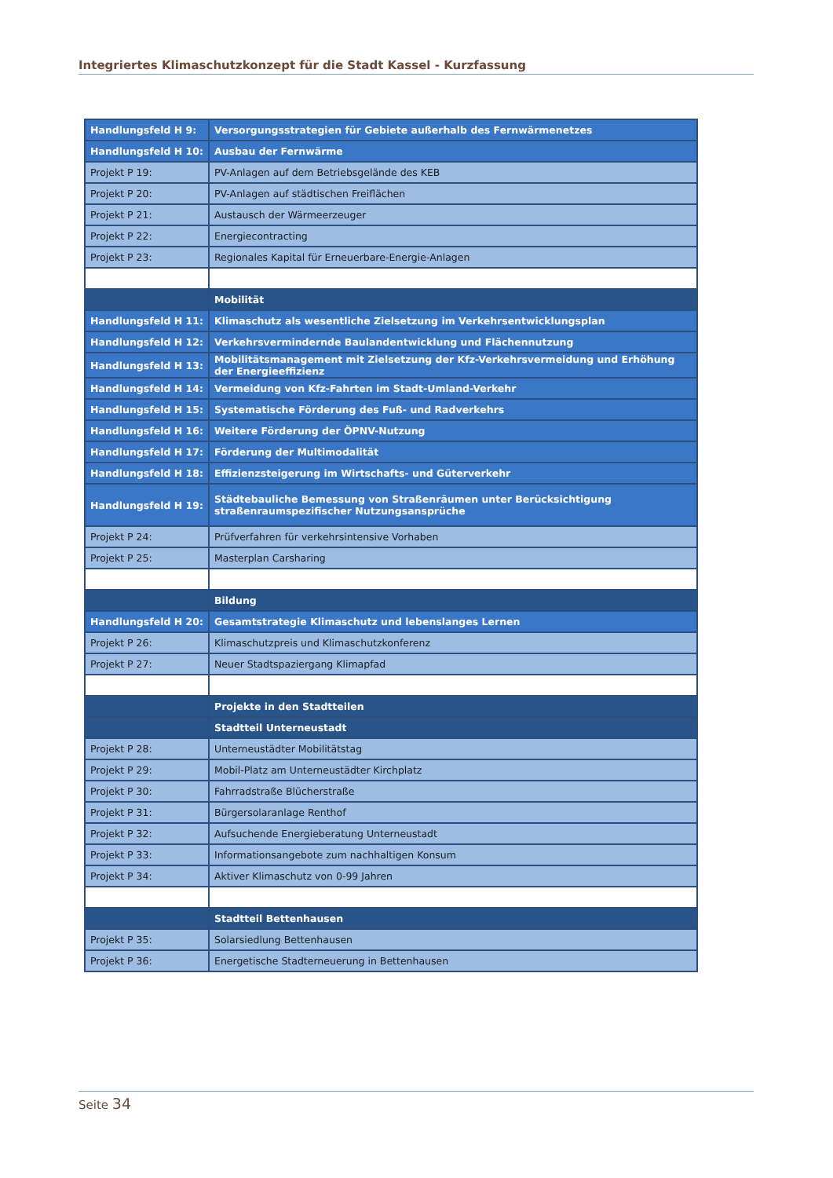Integriertes Klimaschutzkonzept für die Stadt Kassel - Kurzfassung
| Handlungsfeld H 9: | Versorgungsstrategien für Gebiete außerhalb des Fernwärmenetzes |
| Handlungsfeld H 10: | Ausbau der Fernwärme |
| Projekt P 19: | PV-Anlagen auf dem Betriebsgelände des KEB |
| Projekt P 20: | PV-Anlagen auf städtischen Freiflächen |
| Projekt P 21: | Austausch der Wärmeerzeuger |
| Projekt P 22: | Energiecontracting |
| Projekt P 23: | Regionales Kapital für Erneuerbare-Energie-Anlagen |
| | Mobilität |
| Handlungsfeld H 11: | Klimaschutz als wesentliche Zielsetzung im Verkehrsentwicklungsplan |
| Handlungsfeld H 12: | Verkehrsvermindernde Baulandentwicklung und Flächennutzung |
| Handlungsfeld H 13: | Mobilitätsmanagement mit Zielsetzung der Kfz-Verkehrsvermeidung und Erhöhung der Energieeffizienz |
| Handlungsfeld H 14: | Vermeidung von Kfz-Fahrten im Stadt-Umland-Verkehr |
| Handlungsfeld H 15: | Systematische Förderung des Fuß- und Radverkehrs |
| Handlungsfeld H 16: | Weitere Förderung der ÖPNV-Nutzung |
| Handlungsfeld H 17: | Förderung der Multimodalität |
| Handlungsfeld H 18: | Effizienzsteigerung im Wirtschafts- und Güterverkehr |
| Handlungsfeld H 19: | Städtebauliche Bemessung von Straßenräumen unter Berücksichtigung straßenraumspezifischer Nutzungsansprüche |
| Projekt P 24: | Prüfverfahren für verkehrsintensive Vorhaben |
| Projekt P 25: | Masterplan Carsharing |
| | Bildung |
| Handlungsfeld H 20: | Gesamtstrategie Klimaschutz und lebenslanges Lernen |
| Projekt P 26: | Klimaschutzpreis und Klimaschutzkonferenz |
| Projekt P 27: | Neuer Stadtspaziergang Klimapfad |
| | Projekte in den Stadtteilen |
| | Stadtteil Unterneustadt |
| Projekt P 28: | Unterneustädter Mobilitätstag |
| Projekt P 29: | Mobil-Platz am Unterneustädter Kirchplatz |
| Projekt P 30: | Fahrradstraße Blücherstraße |
| Projekt P 31: | Bürgersolaranlage Renthof |
| Projekt P 32: | Aufsuchende Energieberatung Unterneustadt |
| Projekt P 33: | Informationsangebote zum nachhaltigen Konsum |
| Projekt P 34: | Aktiver Klimaschutz von 0-99 Jahren |
| | Stadtteil Bettenhausen |
| Projekt P 35: | Solarsiedlung Bettenhausen |
| Projekt P 36: | Energetische Stadterneuerung in Bettenhausen |
Seite 34